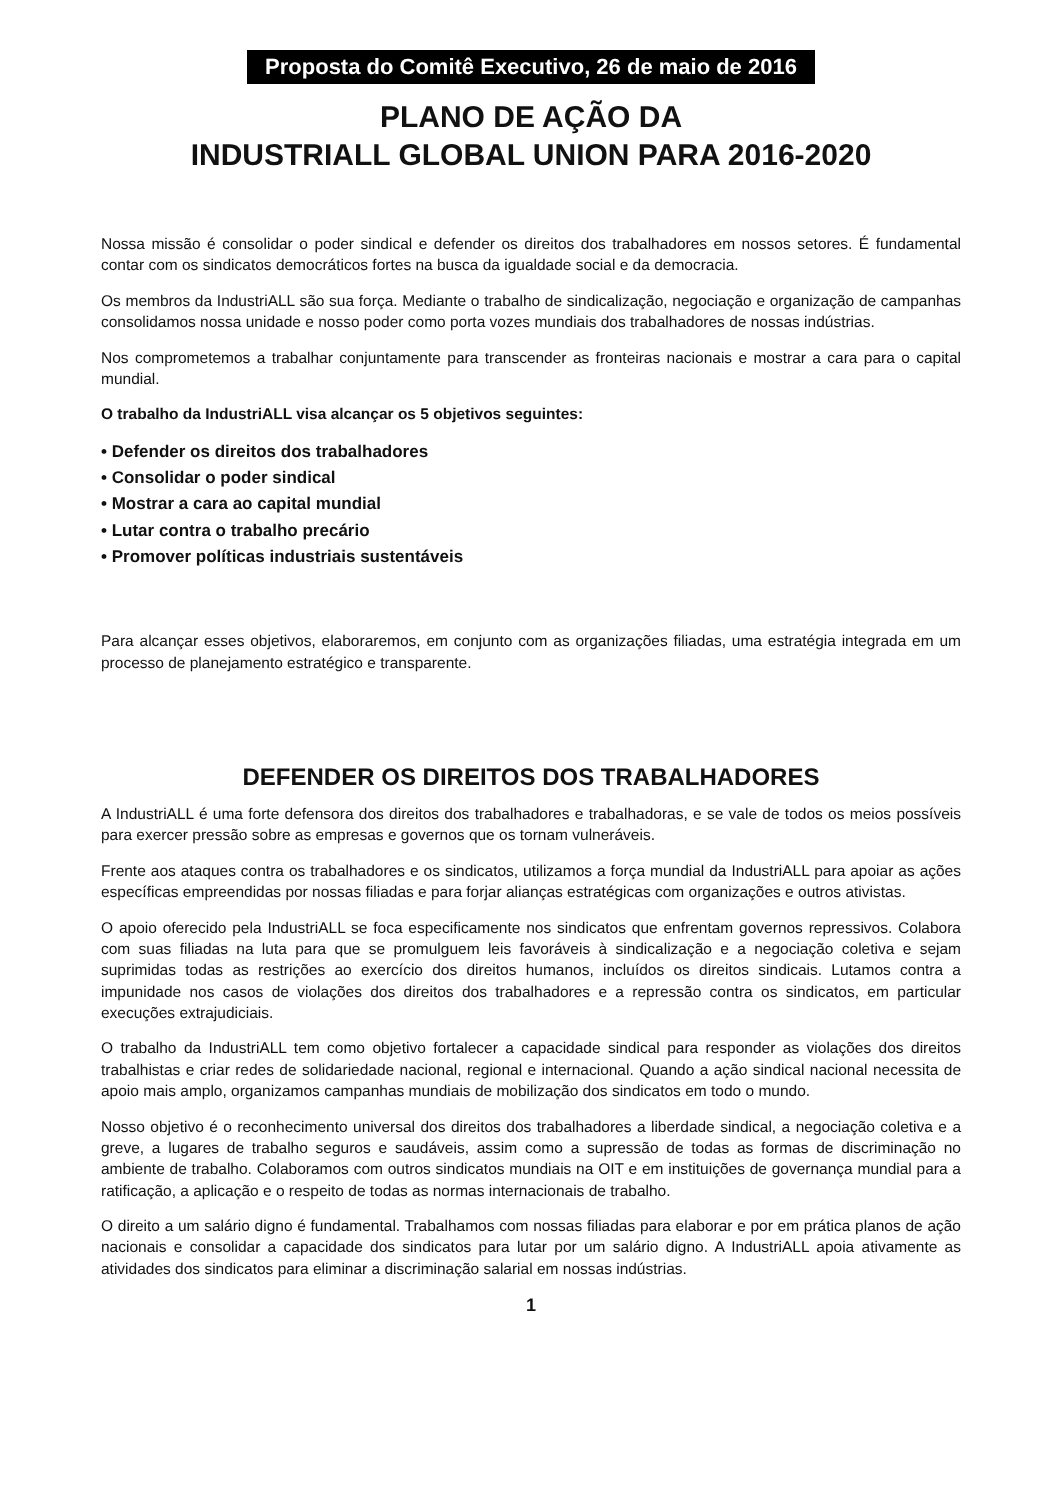Proposta do Comitê Executivo, 26 de maio de 2016
PLANO DE AÇÃO DA
INDUSTRIALL GLOBAL UNION PARA 2016-2020
Nossa missão é consolidar o poder sindical e defender os direitos dos trabalhadores em nossos setores. É fundamental contar com os sindicatos democráticos fortes na busca da igualdade social e da democracia.
Os membros da IndustriALL são sua força. Mediante o trabalho de sindicalização, negociação e organização de campanhas consolidamos nossa unidade e nosso poder como porta vozes mundiais dos trabalhadores de nossas indústrias.
Nos comprometemos a trabalhar conjuntamente para transcender as fronteiras nacionais e mostrar a cara para o capital mundial.
O trabalho da IndustriALL visa alcançar os 5 objetivos seguintes:
• Defender os direitos dos trabalhadores
• Consolidar o poder sindical
• Mostrar a cara ao capital mundial
• Lutar contra o trabalho precário
• Promover políticas industriais sustentáveis
Para alcançar esses objetivos, elaboraremos, em conjunto com as organizações filiadas, uma estratégia integrada em um processo de planejamento estratégico e transparente.
DEFENDER OS DIREITOS DOS TRABALHADORES
A IndustriALL é uma forte defensora dos direitos dos trabalhadores e trabalhadoras, e se vale de todos os meios possíveis para exercer pressão sobre as empresas e governos que os tornam vulneráveis.
Frente aos ataques contra os trabalhadores e os sindicatos, utilizamos a força mundial da IndustriALL para apoiar as ações específicas empreendidas por nossas filiadas e para forjar alianças estratégicas com organizações e outros ativistas.
O apoio oferecido pela IndustriALL se foca especificamente nos sindicatos que enfrentam governos repressivos. Colabora com suas filiadas na luta para que se promulguem leis favoráveis à sindicalização e a negociação coletiva e sejam suprimidas todas as restrições ao exercício dos direitos humanos, incluídos os direitos sindicais. Lutamos contra a impunidade nos casos de violações dos direitos dos trabalhadores e a repressão contra os sindicatos, em particular execuções extrajudiciais.
O trabalho da IndustriALL tem como objetivo fortalecer a capacidade sindical para responder as violações dos direitos trabalhistas e criar redes de solidariedade nacional, regional e internacional. Quando a ação sindical nacional necessita de apoio mais amplo, organizamos campanhas mundiais de mobilização dos sindicatos em todo o mundo.
Nosso objetivo é o reconhecimento universal dos direitos dos trabalhadores a liberdade sindical, a negociação coletiva e a greve, a lugares de trabalho seguros e saudáveis, assim como a supressão de todas as formas de discriminação no ambiente de trabalho. Colaboramos com outros sindicatos mundiais na OIT e em instituições de governança mundial para a ratificação, a aplicação e o respeito de todas as normas internacionais de trabalho.
O direito a um salário digno é fundamental. Trabalhamos com nossas filiadas para elaborar e por em prática planos de ação nacionais e consolidar a capacidade dos sindicatos para lutar por um salário digno. A IndustriALL apoia ativamente as atividades dos sindicatos para eliminar a discriminação salarial em nossas indústrias.
1